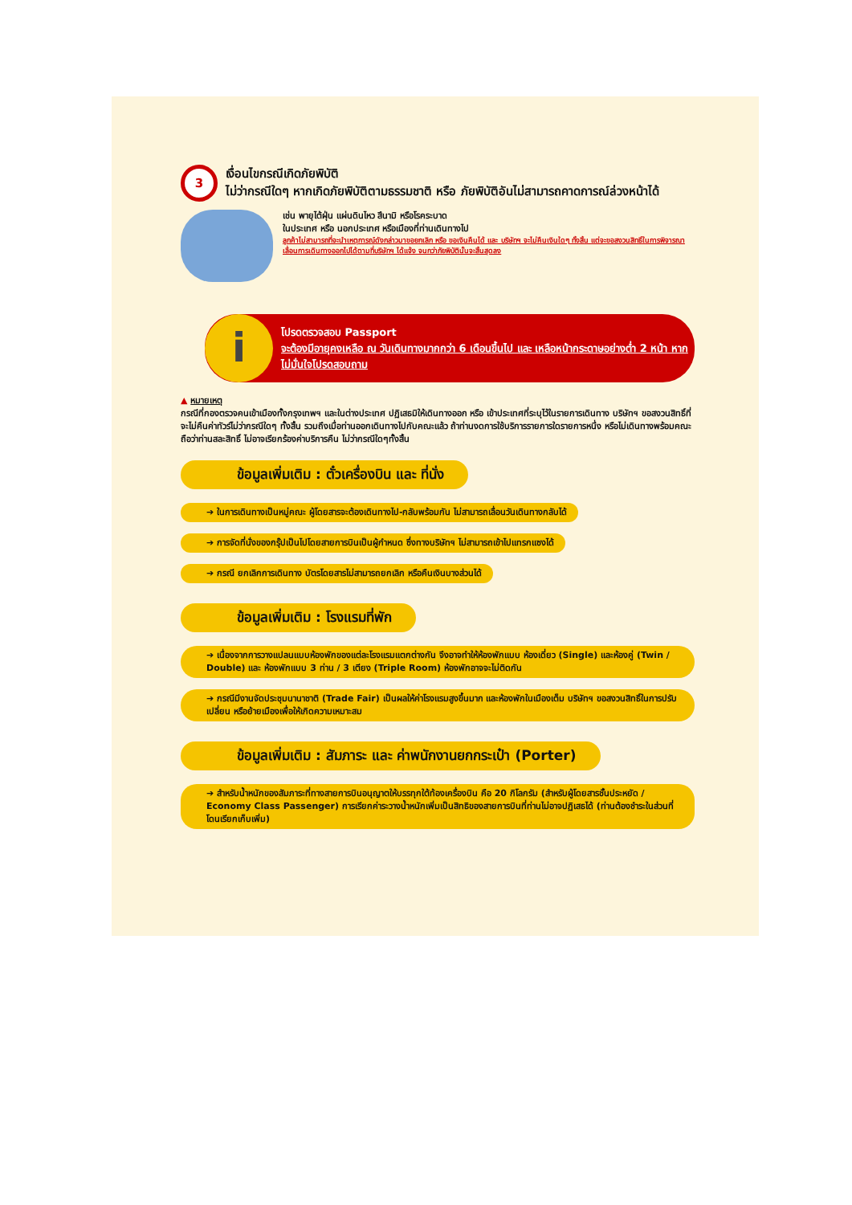3
เงื่อนไขกรณีเกิดภัยพิบัติ
ไม่ว่ากรณีใดๆ หากเกิดภัยพิบัติตามธรรมชาติ หรือ ภัยพิบัติอันไม่สามารถคาดการณ์ล่วงหน้าได้
เช่น พายุไต้ฝุ่น แผ่นดินไหว สึนามิ หรือโรคระบาด
ในประเทศ หรือ นอกประเทศ หรือเมืองที่ท่านเดินทางไป
ลูกค้าไม่สามารถที่จะนำเหตุการณ์ดังกล่าวมาขอยกเลิก หรือ ขอเงินคืนได้ และ บริษัทฯ จะไม่คืนเงินใดๆ ทั้งสิ้น แต่จะขอสงวนสิทธิ์ในการพิจารณาเลื่อนการเดินทางออกไปได้ตามที่บริษัทฯ ได้แจ้ง จนกว่าภัยพิบัตินั้นจะสิ้นสุดลง
i
โปรดตรวจสอบ Passport
จะต้องมีอายุคงเหลือ ณ วันเดินทางมากกว่า 6 เดือนขึ้นไป และ เหลือหน้ากระดาษอย่างต่ำ 2 หน้า หากไม่มั่นใจโปรดสอบถาม
▲ หมายเหตุ
กรณีที่กองตรวจคนเข้าเมืองทั้งกรุงเทพฯ และในต่างประเทศ ปฏิเสธมิให้เดินทางออก หรือ เข้าประเทศที่ระบุไว้ในรายการเดินทาง บริษัทฯ ขอสงวนสิทธิ์ที่จะไม่คืนค่าทัวร์ไม่ว่ากรณีใดๆ ทั้งสิ้น รวมถึงเมื่อท่านออกเดินทางไปกับคณะแล้ว ถ้าท่านงดการใช้บริการรายการใดรายการหนึ่ง หรือไม่เดินทางพร้อมคณะ ถือว่าท่านสละสิทธิ์ ไม่อาจเรียกร้องค่าบริการคืน ไม่ว่ากรณีใดๆทั้งสิ้น
ข้อมูลเพิ่มเติม : ตั๋วเครื่องบิน และ ที่นั่ง
➔ ในการเดินทางเป็นหมู่คณะ ผู้โดยสารจะต้องเดินทางไป-กลับพร้อมกัน ไม่สามารถเลื่อนวันเดินทางกลับได้
➔ การจัดที่นั่งของกรุ๊ปเป็นไปโดยสายการบินเป็นผู้กำหนด ซึ่งทางบริษัทฯ ไม่สามารถเข้าไปแทรกแซงได้
➔ กรณี ยกเลิกการเดินทาง บัตรโดยสารไม่สามารถยกเลิก หรือคืนเงินบางส่วนได้
ข้อมูลเพิ่มเติม : โรงแรมที่พัก
➔ เนื่องจากการวางแปลนแบบห้องพักของแต่ละโรงแรมแตกต่างกัน จึงอาจทำให้ห้องพักแบบ ห้องเดี่ยว (Single) และห้องคู่ (Twin / Double) และ ห้องพักแบบ 3 ท่าน / 3 เตียง (Triple Room) ห้องพักอาจจะไม่ติดกัน
➔ กรณีมีงานจัดประชุมนานาชาติ (Trade Fair) เป็นผลให้ค่าโรงแรมสูงขึ้นมาก และห้องพักในเมืองเต็ม บริษัทฯ ขอสงวนสิทธิ์ในการปรับเปลี่ยน หรือย้ายเมืองเพื่อให้เกิดความเหมาะสม
ข้อมูลเพิ่มเติม : สัมภาระ และ ค่าพนักงานยกกระเป๋า (Porter)
➔ สำหรับน้ำหนักของสัมภาระที่ทางสายการบินอนุญาตให้บรรทุกใต้ท้องเครื่องบิน คือ 20 กิโลกรัม (สำหรับผู้โดยสารชั้นประหยัด / Economy Class Passenger) การเรียกค่าระวางน้ำหนักเพิ่มเป็นสิทธิของสายการบินที่ท่านไม่อาจปฏิเสธได้ (ท่านต้องชำระในส่วนที่โดนเรียกเก็บเพิ่ม)